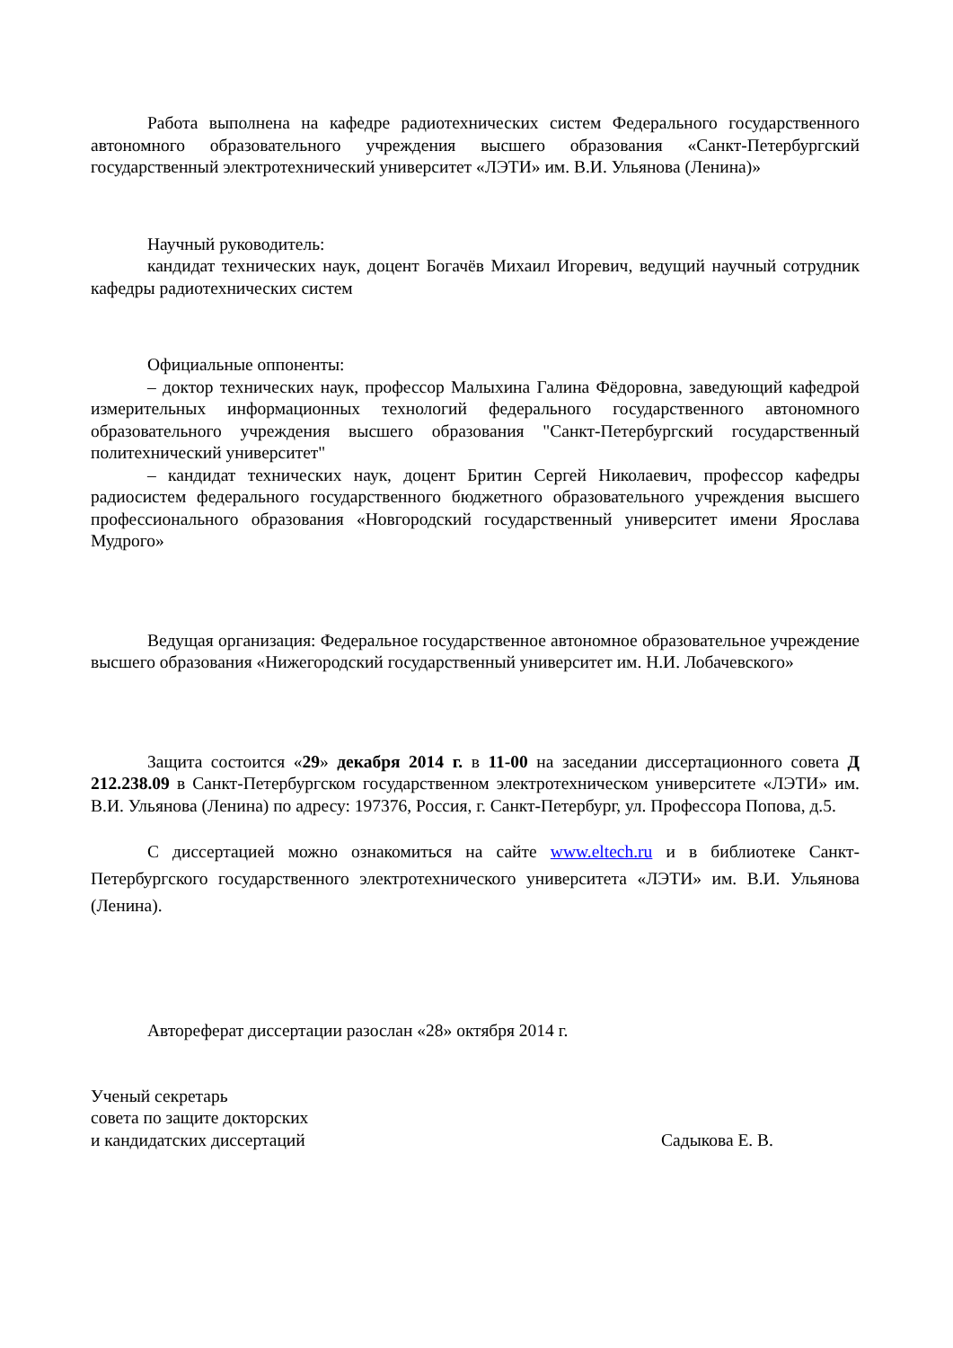Работа выполнена на кафедре радиотехнических систем Федерального государственного автономного образовательного учреждения высшего образования «Санкт-Петербургский государственный электротехнический университет «ЛЭТИ» им. В.И. Ульянова (Ленина)»
Научный руководитель:
кандидат технических наук, доцент Богачёв Михаил Игоревич, ведущий научный сотрудник кафедры радиотехнических систем
Официальные оппоненты:
– доктор технических наук, профессор Малыхина Галина Фёдоровна, заведующий кафедрой измерительных информационных технологий федерального государственного автономного образовательного учреждения высшего образования "Санкт-Петербургский государственный политехнический университет"
– кандидат технических наук, доцент Бритин Сергей Николаевич, профессор кафедры радиосистем федерального государственного бюджетного образовательного учреждения высшего профессионального образования «Новгородский государственный университет имени Ярослава Мудрого»
Ведущая организация: Федеральное государственное автономное образовательное учреждение высшего образования «Нижегородский государственный университет им. Н.И. Лобачевского»
Защита состоится «29» декабря 2014 г. в 11-00 на заседании диссертационного совета Д 212.238.09 в Санкт-Петербургском государственном электротехническом университете «ЛЭТИ» им. В.И. Ульянова (Ленина) по адресу: 197376, Россия, г. Санкт-Петербург, ул. Профессора Попова, д.5.
С диссертацией можно ознакомиться на сайте www.eltech.ru и в библиотеке Санкт-Петербургского государственного электротехнического университета «ЛЭТИ» им. В.И. Ульянова (Ленина).
Автореферат диссертации разослан «28» октября 2014 г.
Ученый секретарь
совета по защите докторских
и кандидатских диссертаций
Садыкова Е. В.